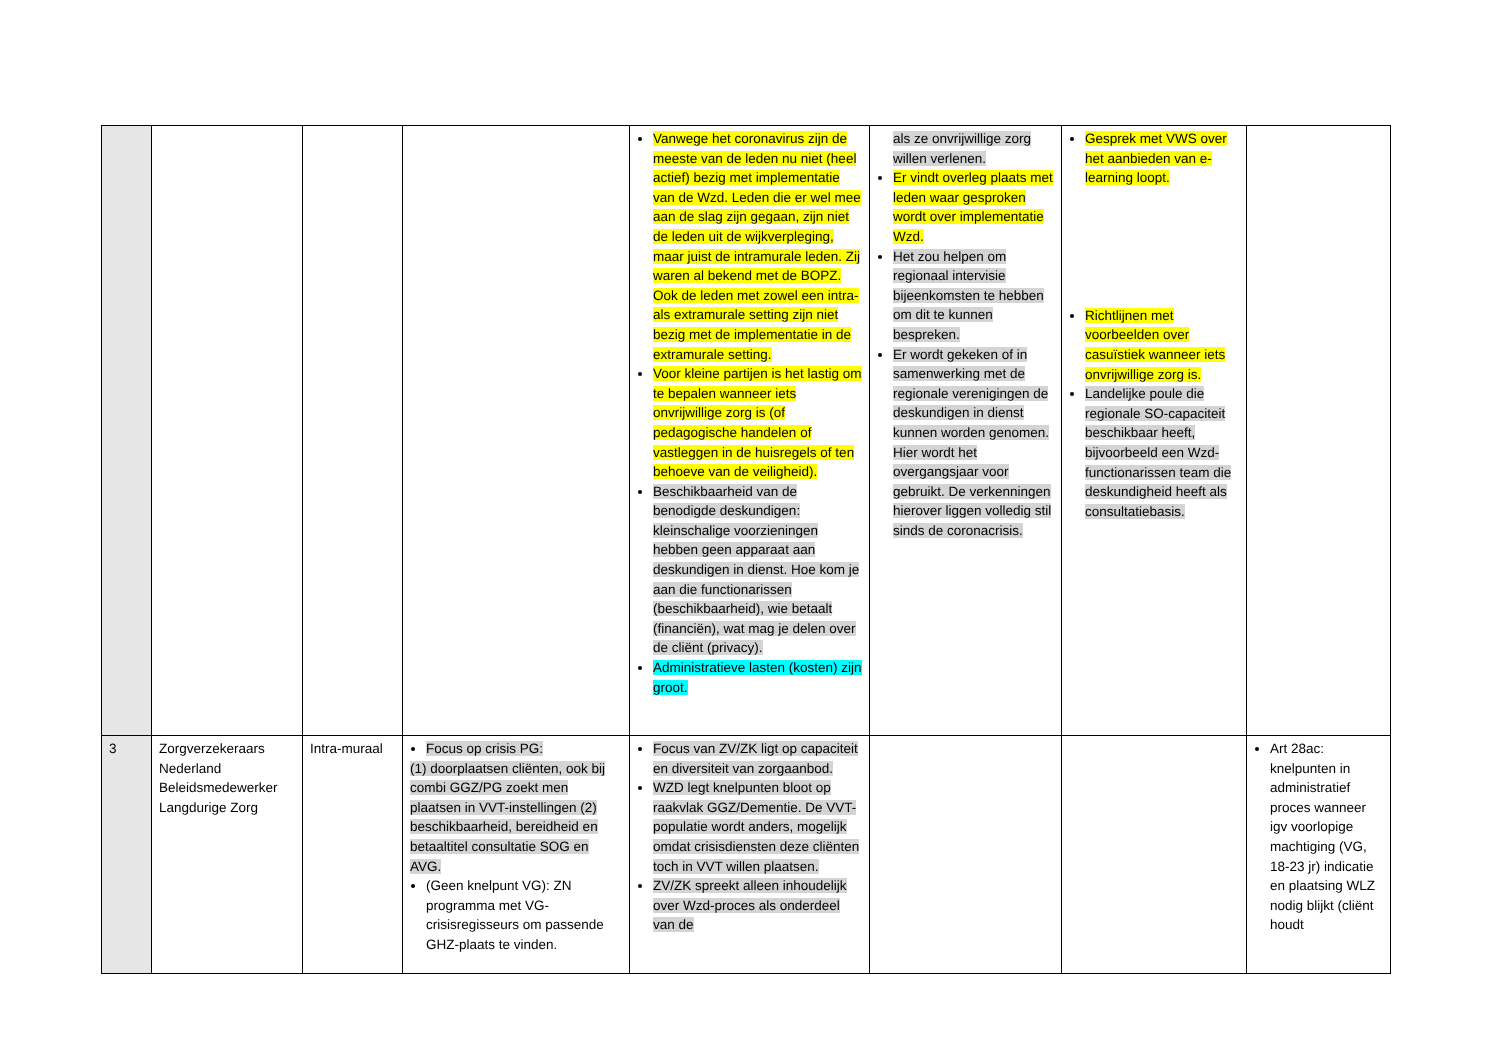| | | | | Vanwege het coronavirus zijn de meeste van de leden nu niet (heel actief) bezig met implementatie van de Wzd. Leden die er wel mee aan de slag zijn gegaan, zijn niet de leden uit de wijkverpleging, maar juist de intramurale leden. Zij waren al bekend met de BOPZ. Ook de leden met zowel een intra- als extramurale setting zijn niet bezig met de implementatie in de extramurale setting. Voor kleine partijen is het lastig om te bepalen wanneer iets onvrijwillige zorg is (of pedagogische handelen of vastleggen in de huisregels of ten behoeve van de veiligheid). Beschikbaarheid van de benodigde deskundigen: kleinschalige voorzieningen hebben geen apparaat aan deskundigen in dienst. Hoe kom je aan die functionarissen (beschikbaarheid), wie betaalt (financiën), wat mag je delen over de cliënt (privacy). Administratieve lasten (kosten) zijn groot. | als ze onvrijwillige zorg willen verlenen. Er vindt overleg plaats met leden waar gesproken wordt over implementatie Wzd. Het zou helpen om regionaal intervisie bijeenkomsten te hebben om dit te kunnen bespreken. Er wordt gekeken of in samenwerking met de regionale verenigingen de deskundigen in dienst kunnen worden genomen. Hier wordt het overgangsjaar voor gebruikt. De verkenningen hierover liggen volledig stil sinds de coronacrisis. | Gesprek met VWS over het aanbieden van e-learning loopt. Richtlijnen met voorbeelden over casuïstiek wanneer iets onvrijwillige zorg is. Landelijke poule die regionale SO-capaciteit beschikbaar heeft, bijvoorbeeld een Wzd-functionarissen team die deskundigheid heeft als consultatiebasis. | |
| 3 | Zorgverzekeraars Nederland Beleidsmedewerker Langdurige Zorg | Intra-muraal | Focus op crisis PG: (1) doorplaatsen cliënten, ook bij combi GGZ/PG zoekt men plaatsen in VVT-instellingen (2) beschikbaarheid, bereidheid en betaaltitel consultatie SOG en AVG. (Geen knelpunt VG): ZN programma met VG-crisisregisseurs om passende GHZ-plaats te vinden. | Focus van ZV/ZK ligt op capaciteit en diversiteit van zorgaanbod. WZD legt knelpunten bloot op raakvlak GGZ/Dementie. De VVT-populatie wordt anders, mogelijk omdat crisisdiensten deze cliënten toch in VVT willen plaatsen. ZV/ZK spreekt alleen inhoudelijk over Wzd-proces als onderdeel van de | | | Art 28ac: knelpunten in administratief proces wanneer igv voorlopige machtiging (VG, 18-23 jr) indicatie en plaatsing WLZ nodig blijkt (cliënt houdt |